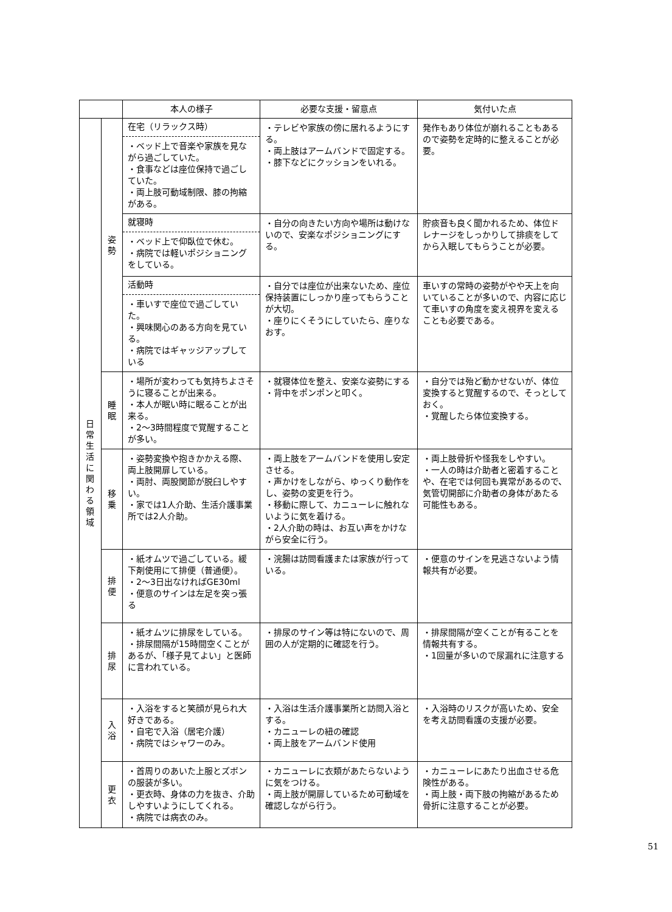| | | 本人の様子 | 必要な支援・留意点 | 気付いた点 |
| --- | --- | --- | --- | --- |
| 日 常 生 活 に 関 わ る 領 域 | 姿 勢 | 在宅（リラックス時） ・ベッド上で音楽や家族を見ながら過ごしていた。 ・食事などは座位保持で過ごしていた。 ・両上肢可動域制限、膝の拘縮がある。 | ・テレビや家族の傍に居れるようにする。 ・両上肢はアームバンドで固定する。 ・膝下などにクッションをいれる。 | 発作もあり体位が崩れることもあるので姿勢を定時的に整えることが必要。 |
| | | 就寝時 ・ベッド上で仰臥位で休む。 ・病院では軽いポジショニングをしている。 | ・自分の向きたい方向や場所は動けないので、安楽なポジショニングにする。 | 貯痰音も良く聞かれるため、体位ドレナージをしっかりして排痰をしてから入眠してもらうことが必要。 |
| | | 活動時 ・車いすで座位で過ごしていた。 ・興味関心のある方向を見ている。 ・病院ではギャッジアップしている | ・自分では座位が出来ないため、座位保持装置にしっかり座ってもらうことが大切。 ・座りにくそうにしていたら、座りなおす。 | 車いすの常時の姿勢がやや天上を向いていることが多いので、内容に応じて車いすの角度を変え視界を変えることも必要である。 |
| | 睡 眠 | ・場所が変わっても気持ちよさそうに寝ることが出来る。 ・本人が眠い時に眠ることが出来る。 ・2～3時間程度で覚醒することが多い。 | ・就寝体位を整え、安楽な姿勢にする ・背中をポンポンと叩く。 | ・自分では殆ど動かせないが、体位変換すると覚醒するので、そっとしておく。 ・覚醒したら体位変換する。 |
| | 移 乗 | ・姿勢変換や抱きかかえる際、両上肢開扉している。 ・両肘、両股関節が脱臼しやすい。 ・家では1人介助、生活介護事業所では2人介助。 | ・両上肢をアームバンドを使用し安定させる。 ・声かけをしながら、ゆっくり動作をし、姿勢の変更を行う。 ・移動に際して、カニューレに触れないように気を着ける。 ・2人介助の時は、お互い声をかけながら安全に行う。 | ・両上肢骨折や怪我をしやすい。 ・一人の時は介助者と密着することや、在宅では何回も異常があるので、気管切開部に介助者の身体があたる可能性もある。 |
| | 排 便 | ・紙オムツで過ごしている。緩下剤使用にて排便（普通便）。 ・2～3日出なければGE30ml ・便意のサインは左足を突っ張る | ・浣腸は訪問看護または家族が行っている。 | ・便意のサインを見逃さないよう情報共有が必要。 |
| | 排 尿 | ・紙オムツに排尿をしている。 ・排尿間隔が15時間空くことがあるが、「様子見てよい」と医師に言われている。 | ・排尿のサイン等は特にないので、周囲の人が定期的に確認を行う。 | ・排尿間隔が空くことが有ることを情報共有する。 ・1回量が多いので尿漏れに注意する |
| | 入 浴 | ・入浴をすると笑顔が見られ大好きである。 ・自宅で入浴（居宅介護） ・病院ではシャワーのみ。 | ・入浴は生活介護事業所と訪問入浴とする。 ・カニューレの紐の確認 ・両上肢をアームバンド使用 | ・入浴時のリスクが高いため、安全を考え訪問看護の支援が必要。 |
| | 更 衣 | ・首周りのあいた上服とズボンの服装が多い。 ・更衣時、身体の力を抜き、介助しやすいようにしてくれる。 ・病院では病衣のみ。 | ・カニューレに衣類があたらないように気をつける。 ・両上肢が開扉しているため可動域を確認しながら行う。 | ・カニューレにあたり出血させる危険性がある。 ・両上肢・両下肢の拘縮があるため骨折に注意することが必要。 |
51